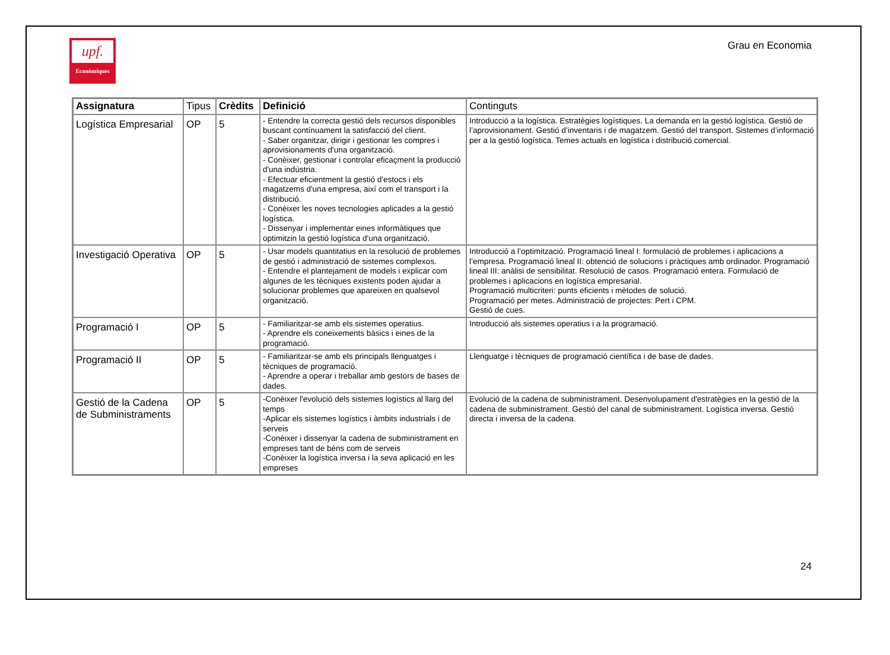upf.
Econòmiques
Grau en Economia
| Assignatura | Tipus | Crèdits | Definició | Continguts |
| --- | --- | --- | --- | --- |
| Logística Empresarial | OP | 5 | - Entendre la correcta gestió dels recursos disponibles buscant contínuament la satisfacció del client. - Saber organitzar, dirigir i gestionar les compres i aprovisionaments d'una organització. - Conèixer, gestionar i controlar eficaçment la producció d'una indústria. - Efectuar eficientment la gestió d'estocs i els magatzems d'una empresa, així com el transport i la distribució. - Conèixer les noves tecnologies aplicades a la gestió logística. - Dissenyar i implementar eines informàtiques que optimitzin la gestió logística d'una organització. | Introducció a la logística. Estratègies logístiques. La demanda en la gestió logística. Gestió de l’aprovisionament. Gestió d’inventaris i de magatzem. Gestió del transport. Sistemes d’informació per a la gestió logística. Temes actuals en logística i distribució comercial. |
| Investigació Operativa | OP | 5 | - Usar models quantitatius en la resolució de problemes de gestió i administració de sistemes complexos. - Entendre el plantejament de models i explicar com algunes de les tècniques existents poden ajudar a solucionar problemes que apareixen en qualsevol organització. | Introducció a l’optimització. Programació lineal I: formulació de problemes i aplicacions a l’empresa. Programació lineal II: obtenció de solucions i pràctiques amb ordinador. Programació lineal III: anàlisi de sensibilitat. Resolució de casos. Programació entera. Formulació de problemes i aplicacions en logística empresarial. Programació multicriteri: punts eficients i mètodes de solució. Programació per metes. Administració de projectes: Pert i CPM. Gestió de cues. |
| Programació I | OP | 5 | - Familiaritzar-se amb els sistemes operatius. - Aprendre els coneixements bàsics i eines de la programació. | Introducció als sistemes operatius i a la programació. |
| Programació II | OP | 5 | - Familiaritzar-se amb els principals llenguatges i tècniques de programació. - Aprendre a operar i treballar amb gestors de bases de dades. | Llenguatge i tècniques de programació científica i de base de dades. |
| Gestió de la Cadena de Subministraments | OP | 5 | -Conèixer l'evolució dels sistemes logístics al llarg del temps -Aplicar els sistemes logístics i àmbits industrials i de serveis -Conèixer i dissenyar la cadena de subministrament en empreses tant de béns com de serveis -Conèixer la logística inversa i la seva aplicació en les empreses | Evolució de la cadena de subministrament. Desenvolupament d'estratègies en la gestió de la cadena de subministrament. Gestió del canal de subministrament. Logística inversa. Gestió directa i inversa de la cadena. |
24